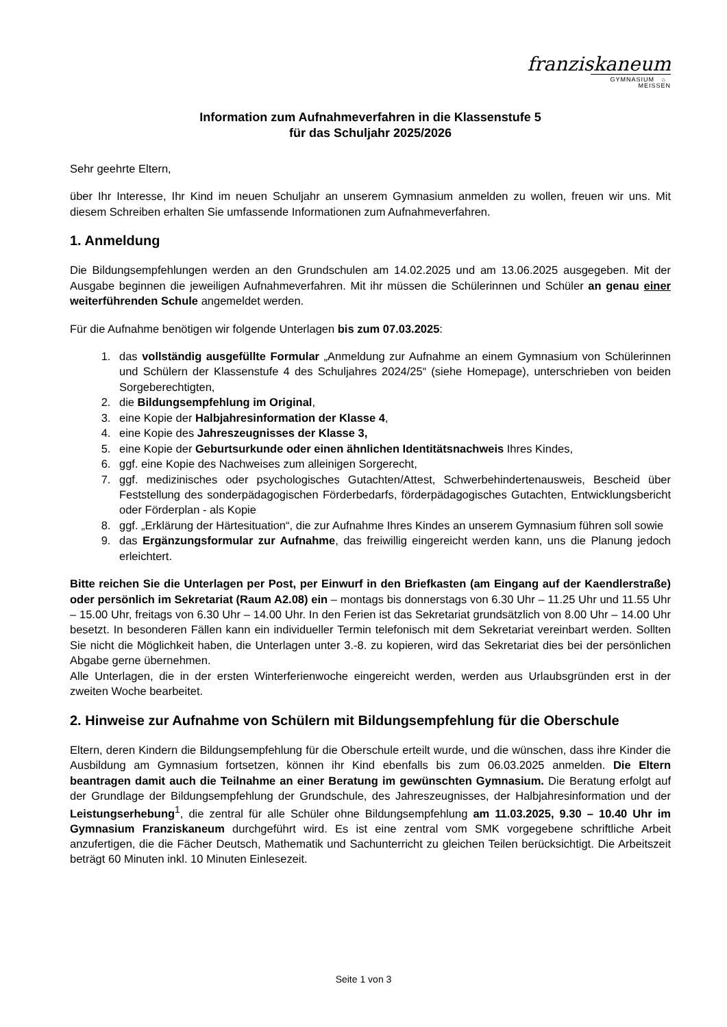franziskaneum
GYMNASIUM ⌂ MEISSEN
Information zum Aufnahmeverfahren in die Klassenstufe 5
für das Schuljahr 2025/2026
Sehr geehrte Eltern,
über Ihr Interesse, Ihr Kind im neuen Schuljahr an unserem Gymnasium anmelden zu wollen, freuen wir uns. Mit diesem Schreiben erhalten Sie umfassende Informationen zum Aufnahmeverfahren.
1. Anmeldung
Die Bildungsempfehlungen werden an den Grundschulen am 14.02.2025 und am 13.06.2025 ausgegeben. Mit der Ausgabe beginnen die jeweiligen Aufnahmeverfahren. Mit ihr müssen die Schülerinnen und Schüler an genau einer weiterführenden Schule angemeldet werden.
Für die Aufnahme benötigen wir folgende Unterlagen bis zum 07.03.2025:
1. das vollständig ausgefüllte Formular „Anmeldung zur Aufnahme an einem Gymnasium von Schülerinnen und Schülern der Klassenstufe 4 des Schuljahres 2024/25“ (siehe Homepage), unterschrieben von beiden Sorgeberechtigten,
2. die Bildungsempfehlung im Original,
3. eine Kopie der Halbjahresinformation der Klasse 4,
4. eine Kopie des Jahreszeugnisses der Klasse 3,
5. eine Kopie der Geburtsurkunde oder einen ähnlichen Identitätsnachweis Ihres Kindes,
6. ggf. eine Kopie des Nachweises zum alleinigen Sorgerecht,
7. ggf. medizinisches oder psychologisches Gutachten/Attest, Schwerbehindertenausweis, Bescheid über Feststellung des sonderpädagogischen Förderbedarfs, förderpädagogisches Gutachten, Entwicklungsbericht oder Förderplan - als Kopie
8. ggf. „Erklärung der Härtesituation“, die zur Aufnahme Ihres Kindes an unserem Gymnasium führen soll sowie
9. das Ergänzungsformular zur Aufnahme, das freiwillig eingereicht werden kann, uns die Planung jedoch erleichtert.
Bitte reichen Sie die Unterlagen per Post, per Einwurf in den Briefkasten (am Eingang auf der Kaendlerstraße) oder persönlich im Sekretariat (Raum A2.08) ein – montags bis donnerstags von 6.30 Uhr – 11.25 Uhr und 11.55 Uhr – 15.00 Uhr, freitags von 6.30 Uhr – 14.00 Uhr. In den Ferien ist das Sekretariat grundsätzlich von 8.00 Uhr – 14.00 Uhr besetzt. In besonderen Fällen kann ein individueller Termin telefonisch mit dem Sekretariat vereinbart werden. Sollten Sie nicht die Möglichkeit haben, die Unterlagen unter 3.-8. zu kopieren, wird das Sekretariat dies bei der persönlichen Abgabe gerne übernehmen.
Alle Unterlagen, die in der ersten Winterferienwoche eingereicht werden, werden aus Urlaubsgründen erst in der zweiten Woche bearbeitet.
2. Hinweise zur Aufnahme von Schülern mit Bildungsempfehlung für die Oberschule
Eltern, deren Kindern die Bildungsempfehlung für die Oberschule erteilt wurde, und die wünschen, dass ihre Kinder die Ausbildung am Gymnasium fortsetzen, können ihr Kind ebenfalls bis zum 06.03.2025 anmelden. Die Eltern beantragen damit auch die Teilnahme an einer Beratung im gewünschten Gymnasium. Die Beratung erfolgt auf der Grundlage der Bildungsempfehlung der Grundschule, des Jahreszeugnisses, der Halbjahresinformation und der Leistungserhebung<sup>1</sup>, die zentral für alle Schüler ohne Bildungsempfehlung am 11.03.2025, 9.30 – 10.40 Uhr im Gymnasium Franziskaneum durchgeführt wird. Es ist eine zentral vom SMK vorgegebene schriftliche Arbeit anzufertigen, die die Fächer Deutsch, Mathematik und Sachunterricht zu gleichen Teilen berücksichtigt. Die Arbeitszeit beträgt 60 Minuten inkl. 10 Minuten Einlesezeit.
Seite 1 von 3